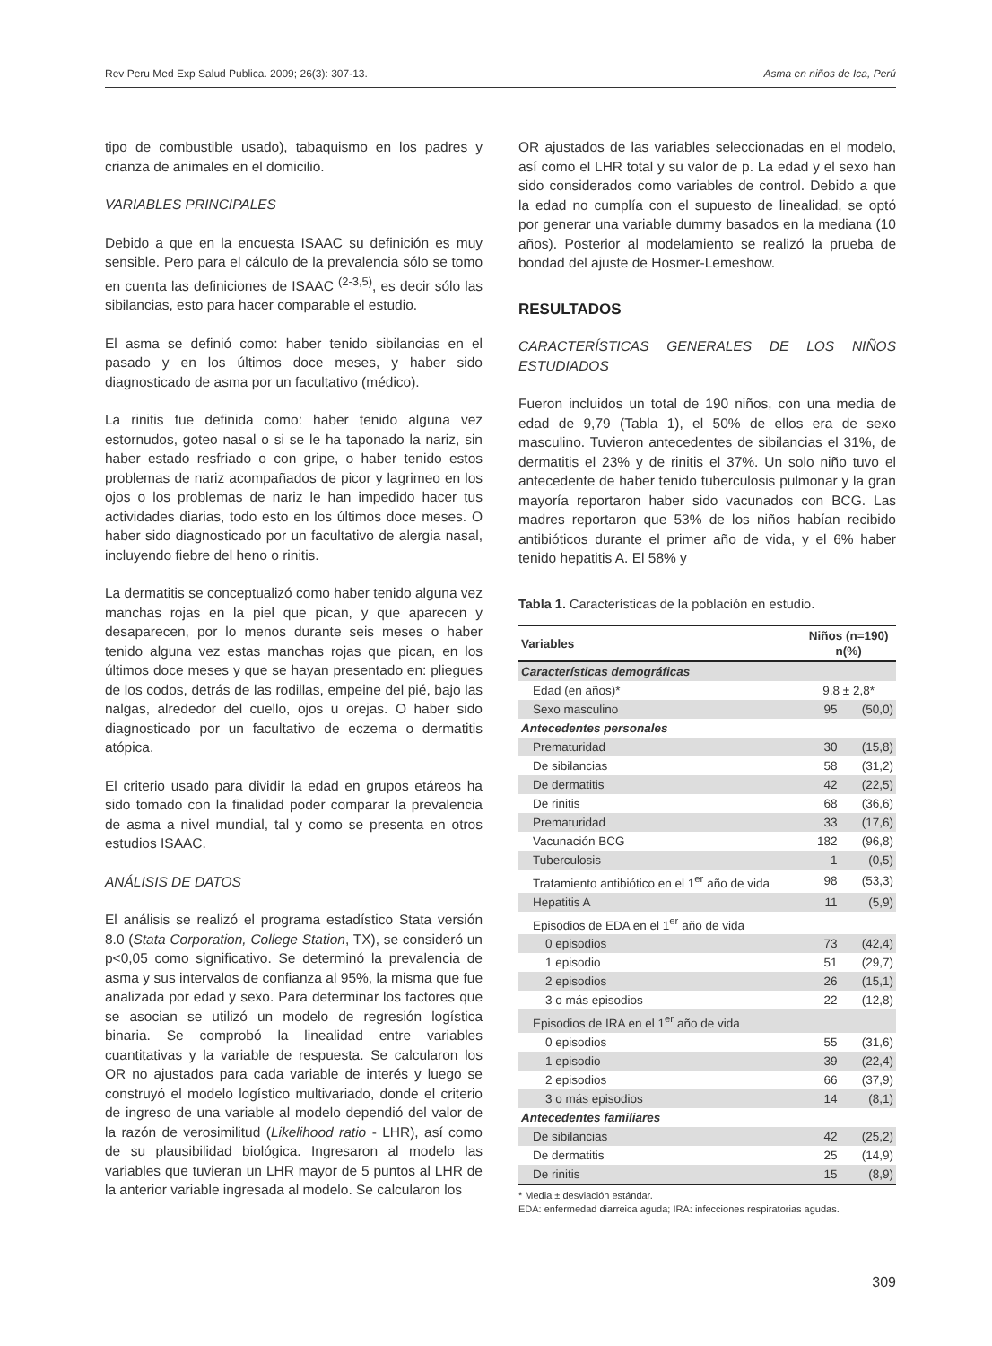Rev Peru Med Exp Salud Publica. 2009; 26(3): 307-13. Asma en niños de Ica, Perú
tipo de combustible usado), tabaquismo en los padres y crianza de animales en el domicilio.
VARIABLES PRINCIPALES
Debido a que en la encuesta ISAAC su definición es muy sensible. Pero para el cálculo de la prevalencia sólo se tomo en cuenta las definiciones de ISAAC <sup>(2-3,5)</sup>, es decir sólo las sibilancias, esto para hacer comparable el estudio.
El asma se definió como: haber tenido sibilancias en el pasado y en los últimos doce meses, y haber sido diagnosticado de asma por un facultativo (médico).
La rinitis fue definida como: haber tenido alguna vez estornudos, goteo nasal o si se le ha taponado la nariz, sin haber estado resfriado o con gripe, o haber tenido estos problemas de nariz acompañados de picor y lagrimeo en los ojos o los problemas de nariz le han impedido hacer tus actividades diarias, todo esto en los últimos doce meses. O haber sido diagnosticado por un facultativo de alergia nasal, incluyendo fiebre del heno o rinitis.
La dermatitis se conceptualizó como haber tenido alguna vez manchas rojas en la piel que pican, y que aparecen y desaparecen, por lo menos durante seis meses o haber tenido alguna vez estas manchas rojas que pican, en los últimos doce meses y que se hayan presentado en: pliegues de los codos, detrás de las rodillas, empeine del pié, bajo las nalgas, alrededor del cuello, ojos u orejas. O haber sido diagnosticado por un facultativo de eczema o dermatitis atópica.
El criterio usado para dividir la edad en grupos etáreos ha sido tomado con la finalidad poder comparar la prevalencia de asma a nivel mundial, tal y como se presenta en otros estudios ISAAC.
ANÁLISIS DE DATOS
El análisis se realizó el programa estadístico Stata versión 8.0 (Stata Corporation, College Station, TX), se consideró un p<0,05 como significativo. Se determinó la prevalencia de asma y sus intervalos de confianza al 95%, la misma que fue analizada por edad y sexo. Para determinar los factores que se asocian se utilizó un modelo de regresión logística binaria. Se comprobó la linealidad entre variables cuantitativas y la variable de respuesta. Se calcularon los OR no ajustados para cada variable de interés y luego se construyó el modelo logístico multivariado, donde el criterio de ingreso de una variable al modelo dependió del valor de la razón de verosimilitud (Likelihood ratio - LHR), así como de su plausibilidad biológica. Ingresaron al modelo las variables que tuvieran un LHR mayor de 5 puntos al LHR de la anterior variable ingresada al modelo. Se calcularon los
OR ajustados de las variables seleccionadas en el modelo, así como el LHR total y su valor de p. La edad y el sexo han sido considerados como variables de control. Debido a que la edad no cumplía con el supuesto de linealidad, se optó por generar una variable dummy basados en la mediana (10 años). Posterior al modelamiento se realizó la prueba de bondad del ajuste de Hosmer-Lemeshow.
RESULTADOS
CARACTERÍSTICAS GENERALES DE LOS NIÑOS ESTUDIADOS
Fueron incluidos un total de 190 niños, con una media de edad de 9,79 (Tabla 1), el 50% de ellos era de sexo masculino. Tuvieron antecedentes de sibilancias el 31%, de dermatitis el 23% y de rinitis el 37%. Un solo niño tuvo el antecedente de haber tenido tuberculosis pulmonar y la gran mayoría reportaron haber sido vacunados con BCG. Las madres reportaron que 53% de los niños habían recibido antibióticos durante el primer año de vida, y el 6% haber tenido hepatitis A. El 58% y
Tabla 1. Características de la población en estudio.
| Variables | Niños (n=190) n(%) | |
| --- | --- | --- |
| Características demográficas | | |
| Edad (en años)* | 9,8 ± 2,8* | |
| Sexo masculino | 95 | (50,0) |
| Antecedentes personales | | |
| Prematuridad | 30 | (15,8) |
| De sibilancias | 58 | (31,2) |
| De dermatitis | 42 | (22,5) |
| De rinitis | 68 | (36,6) |
| Prematuridad | 33 | (17,6) |
| Vacunación BCG | 182 | (96,8) |
| Tuberculosis | 1 | (0,5) |
| Tratamiento antibiótico en el 1<sup>er</sup> año de vida | 98 | (53,3) |
| Hepatitis A | 11 | (5,9) |
| Episodios de EDA en el 1<sup>er</sup> año de vida | | |
| 0 episodios | 73 | (42,4) |
| 1 episodio | 51 | (29,7) |
| 2 episodios | 26 | (15,1) |
| 3 o más episodios | 22 | (12,8) |
| Episodios de IRA en el 1<sup>er</sup> año de vida | | |
| 0 episodios | 55 | (31,6) |
| 1 episodio | 39 | (22,4) |
| 2 episodios | 66 | (37,9) |
| 3 o más episodios | 14 | (8,1) |
| Antecedentes familiares | | |
| De sibilancias | 42 | (25,2) |
| De dermatitis | 25 | (14,9) |
| De rinitis | 15 | (8,9) |
* Media ± desviación estándar.
EDA: enfermedad diarreica aguda; IRA: infecciones respiratorias agudas.
309